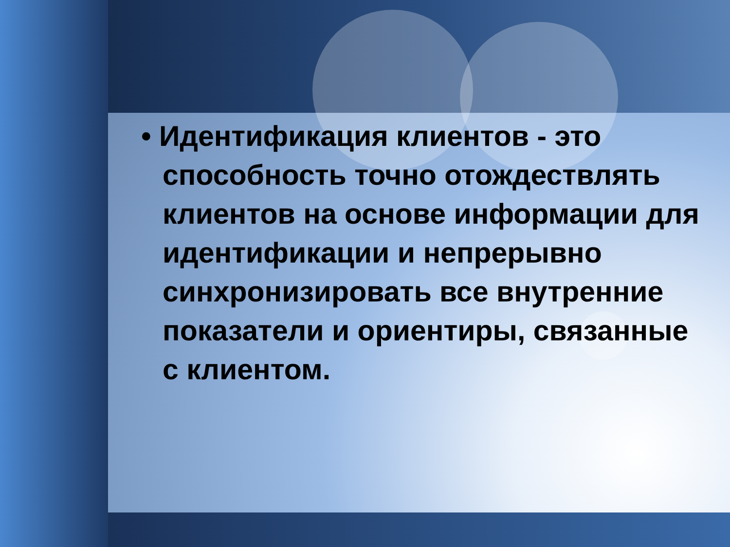• Идентификация клиентов - это способность точно отождествлять клиентов на основе информации для идентификации и непрерывно синхронизировать все внутренние показатели и ориентиры, связанные с клиентом.